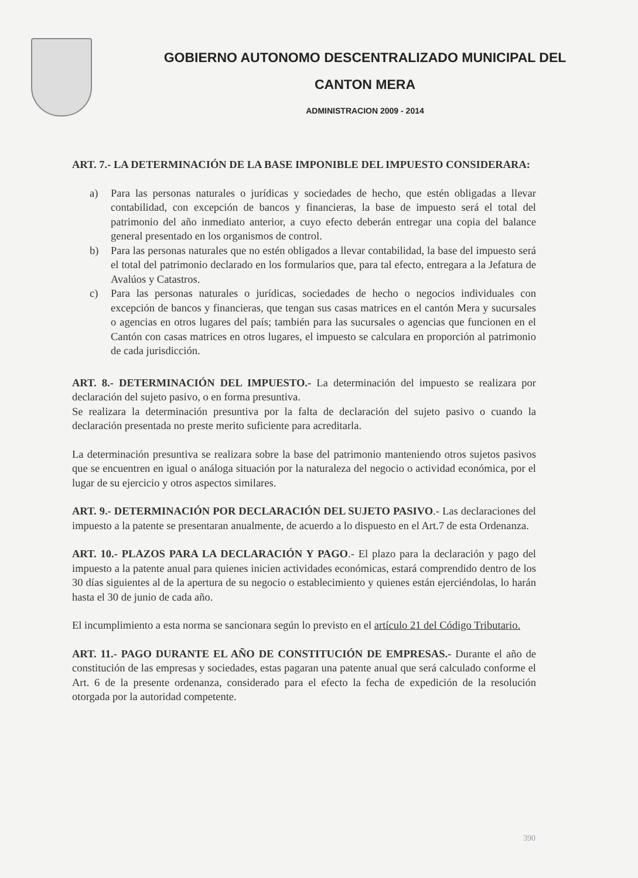GOBIERNO AUTONOMO DESCENTRALIZADO MUNICIPAL DEL
CANTON MERA
ADMINISTRACION 2009 - 2014
ART. 7.- LA DETERMINACIÓN DE LA BASE IMPONIBLE DEL IMPUESTO CONSIDERARA:
a) Para las personas naturales o jurídicas y sociedades de hecho, que estén obligadas a llevar contabilidad, con excepción de bancos y financieras, la base de impuesto será el total del patrimonio del año inmediato anterior, a cuyo efecto deberán entregar una copia del balance general presentado en los organismos de control.
b) Para las personas naturales que no estén obligados a llevar contabilidad, la base del impuesto será el total del patrimonio declarado en los formularios que, para tal efecto, entregara a la Jefatura de Avalúos y Catastros.
c) Para las personas naturales o jurídicas, sociedades de hecho o negocios individuales con excepción de bancos y financieras, que tengan sus casas matrices en el cantón Mera y sucursales o agencias en otros lugares del país; también para las sucursales o agencias que funcionen en el Cantón con casas matrices en otros lugares, el impuesto se calculara en proporción al patrimonio de cada jurisdicción.
ART. 8.- DETERMINACIÓN DEL IMPUESTO.- La determinación del impuesto se realizara por declaración del sujeto pasivo, o en forma presuntiva.
Se realizara la determinación presuntiva por la falta de declaración del sujeto pasivo o cuando la declaración presentada no preste merito suficiente para acreditarla.
La determinación presuntiva se realizara sobre la base del patrimonio manteniendo otros sujetos pasivos que se encuentren en igual o análoga situación por la naturaleza del negocio o actividad económica, por el lugar de su ejercicio y otros aspectos similares.
ART. 9.- DETERMINACIÓN POR DECLARACIÓN DEL SUJETO PASIVO.- Las declaraciones del impuesto a la patente se presentaran anualmente, de acuerdo a lo dispuesto en el Art.7 de esta Ordenanza.
ART. 10.- PLAZOS PARA LA DECLARACIÓN Y PAGO.- El plazo para la declaración y pago del impuesto a la patente anual para quienes inicien actividades económicas, estará comprendido dentro de los 30 días siguientes al de la apertura de su negocio o establecimiento y quienes están ejerciéndolas, lo harán hasta el 30 de junio de cada año.
El incumplimiento a esta norma se sancionara según lo previsto en el artículo 21 del Código Tributario.
ART. 11.- PAGO DURANTE EL AÑO DE CONSTITUCIÓN DE EMPRESAS.- Durante el año de constitución de las empresas y sociedades, estas pagaran una patente anual que será calculado conforme el Art. 6 de la presente ordenanza, considerado para el efecto la fecha de expedición de la resolución otorgada por la autoridad competente.
390